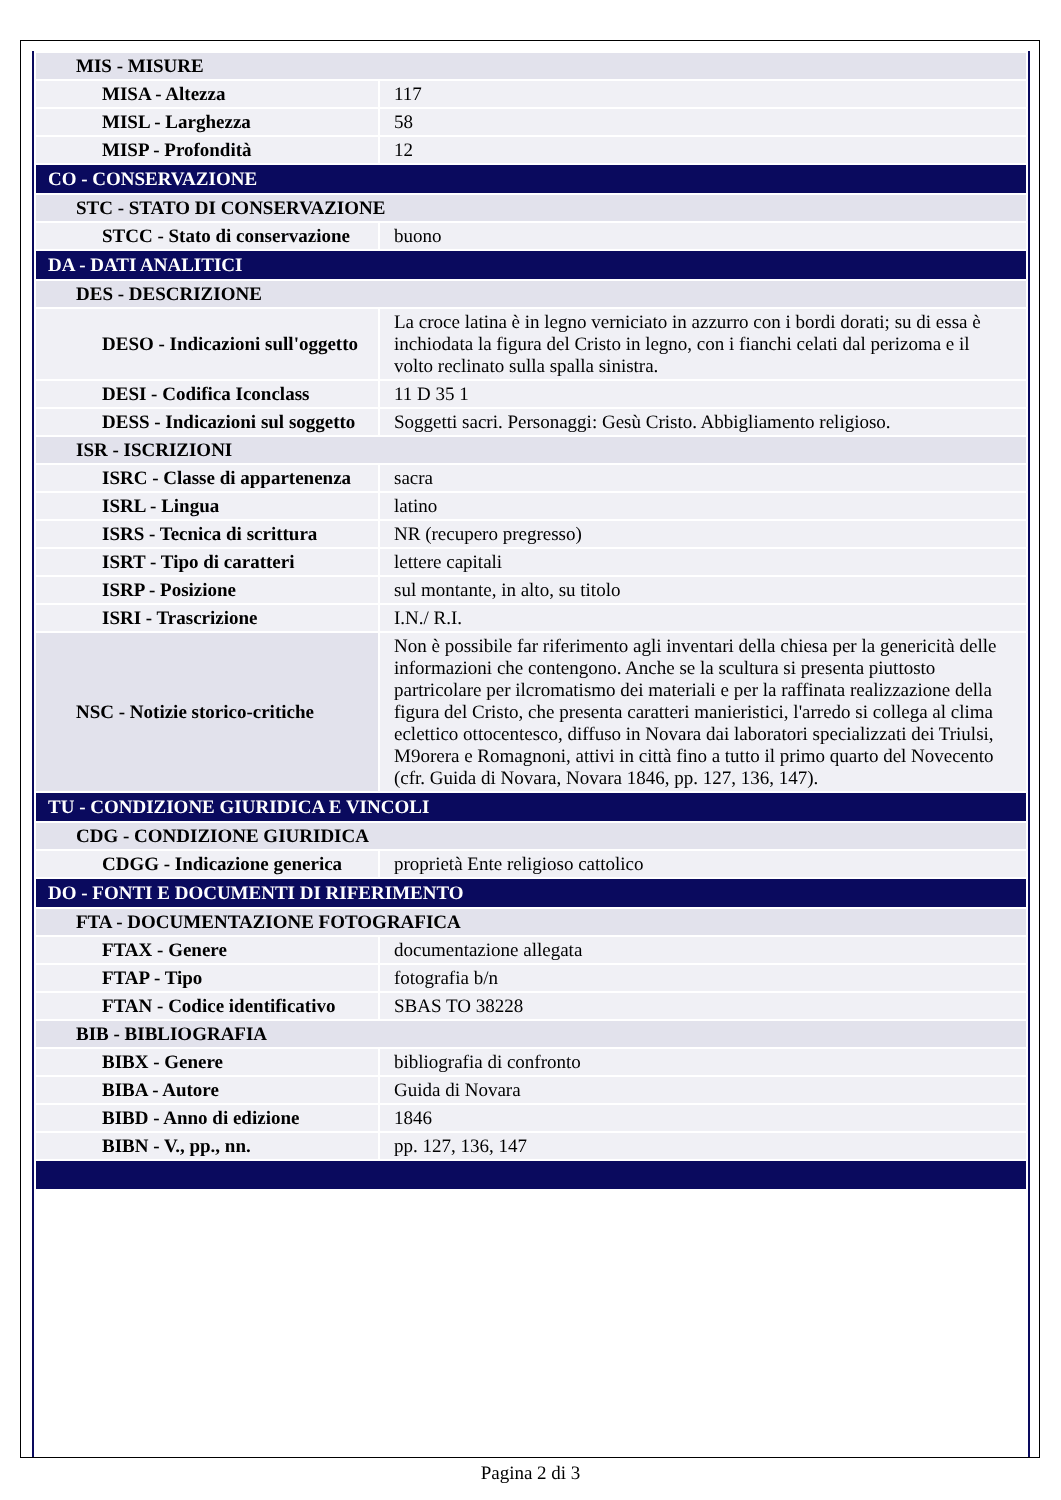| MIS - MISURE | |
| MISA - Altezza | 117 |
| MISL - Larghezza | 58 |
| MISP - Profondità | 12 |
| CO - CONSERVAZIONE | |
| STC - STATO DI CONSERVAZIONE | |
| STCC - Stato di conservazione | buono |
| DA - DATI ANALITICI | |
| DES - DESCRIZIONE | |
| DESO - Indicazioni sull'oggetto | La croce latina è in legno verniciato in azzurro con i bordi dorati; su di essa è inchiodata la figura del Cristo in legno, con i fianchi celati dal perizoma e il volto reclinato sulla spalla sinistra. |
| DESI - Codifica Iconclass | 11 D 35 1 |
| DESS - Indicazioni sul soggetto | Soggetti sacri. Personaggi: Gesù Cristo. Abbigliamento religioso. |
| ISR - ISCRIZIONI | |
| ISRC - Classe di appartenenza | sacra |
| ISRL - Lingua | latino |
| ISRS - Tecnica di scrittura | NR (recupero pregresso) |
| ISRT - Tipo di caratteri | lettere capitali |
| ISRP - Posizione | sul montante, in alto, su titolo |
| ISRI - Trascrizione | I.N./ R.I. |
| NSC - Notizie storico-critiche | Non è possibile far riferimento agli inventari della chiesa per la genericità delle informazioni che contengono. Anche se la scultura si presenta piuttosto partricolare per ilcromatismo dei materiali e per la raffinata realizzazione della figura del Cristo, che presenta caratteri manieristici, l'arredo si collega al clima eclettico ottocentesco, diffuso in Novara dai laboratori specializzati dei Triulsi, M9orera e Romagnoni, attivi in città fino a tutto il primo quarto del Novecento (cfr. Guida di Novara, Novara 1846, pp. 127, 136, 147). |
| TU - CONDIZIONE GIURIDICA E VINCOLI | |
| CDG - CONDIZIONE GIURIDICA | |
| CDGG - Indicazione generica | proprietà Ente religioso cattolico |
| DO - FONTI E DOCUMENTI DI RIFERIMENTO | |
| FTA - DOCUMENTAZIONE FOTOGRAFICA | |
| FTAX - Genere | documentazione allegata |
| FTAP - Tipo | fotografia b/n |
| FTAN - Codice identificativo | SBAS TO 38228 |
| BIB - BIBLIOGRAFIA | |
| BIBX - Genere | bibliografia di confronto |
| BIBA - Autore | Guida di Novara |
| BIBD - Anno di edizione | 1846 |
| BIBN - V., pp., nn. | pp. 127, 136, 147 |
Pagina 2 di 3